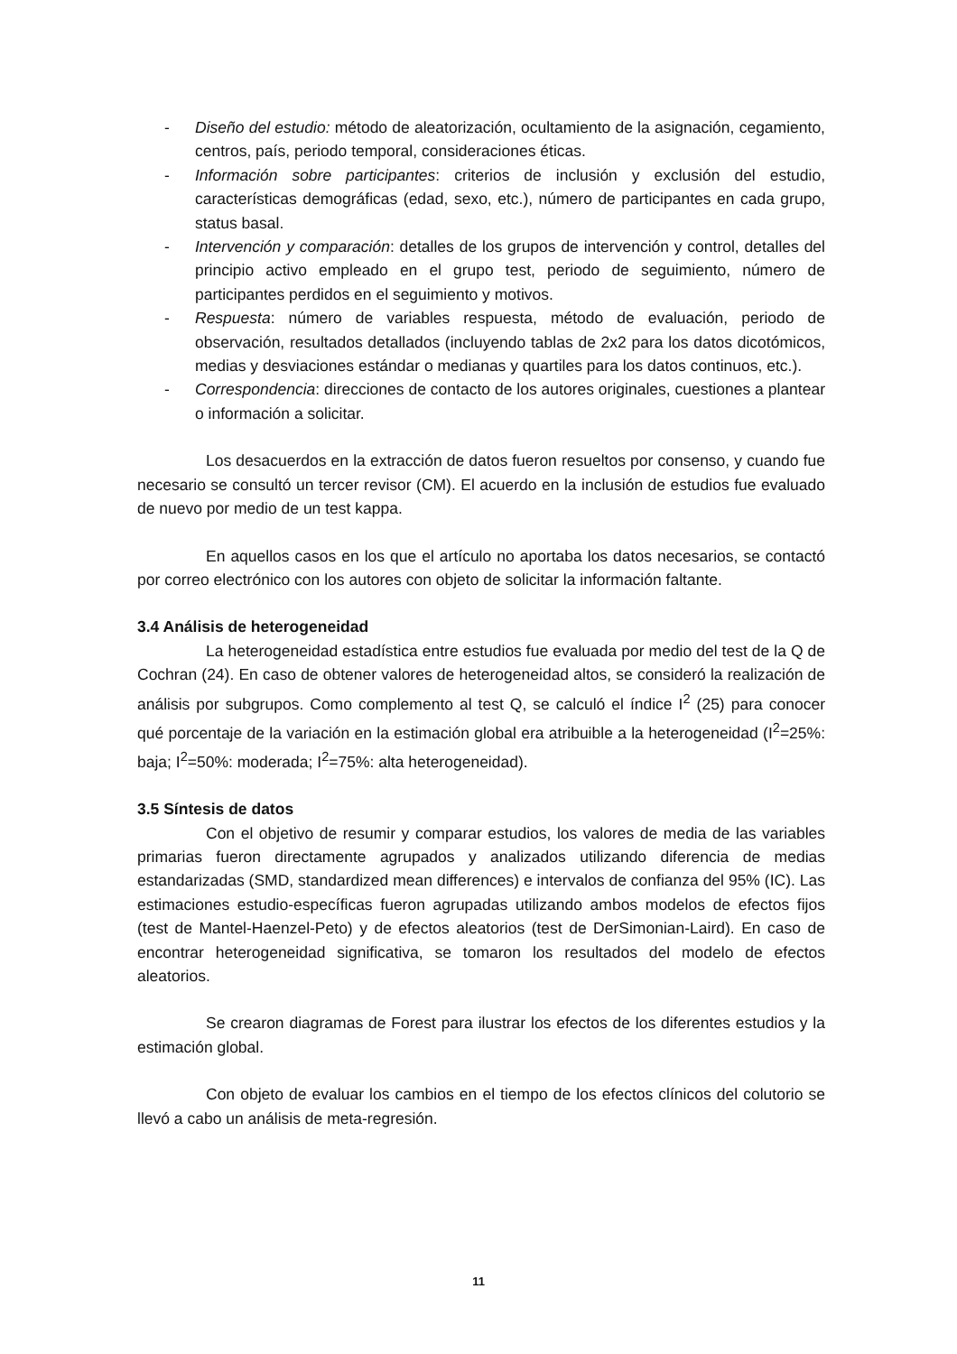- Diseño del estudio: método de aleatorización, ocultamiento de la asignación, cegamiento, centros, país, periodo temporal, consideraciones éticas.
- Información sobre participantes: criterios de inclusión y exclusión del estudio, características demográficas (edad, sexo, etc.), número de participantes en cada grupo, status basal.
- Intervención y comparación: detalles de los grupos de intervención y control, detalles del principio activo empleado en el grupo test, periodo de seguimiento, número de participantes perdidos en el seguimiento y motivos.
- Respuesta: número de variables respuesta, método de evaluación, periodo de observación, resultados detallados (incluyendo tablas de 2x2 para los datos dicotómicos, medias y desviaciones estándar o medianas y quartiles para los datos continuos, etc.).
- Correspondencia: direcciones de contacto de los autores originales, cuestiones a plantear o información a solicitar.
Los desacuerdos en la extracción de datos fueron resueltos por consenso, y cuando fue necesario se consultó un tercer revisor (CM). El acuerdo en la inclusión de estudios fue evaluado de nuevo por medio de un test kappa.
En aquellos casos en los que el artículo no aportaba los datos necesarios, se contactó por correo electrónico con los autores con objeto de solicitar la información faltante.
3.4 Análisis de heterogeneidad
La heterogeneidad estadística entre estudios fue evaluada por medio del test de la Q de Cochran (24). En caso de obtener valores de heterogeneidad altos, se consideró la realización de análisis por subgrupos. Como complemento al test Q, se calculó el índice I<sup>2</sup> (25) para conocer qué porcentaje de la variación en la estimación global era atribuible a la heterogeneidad (I<sup>2</sup>=25%: baja; I<sup>2</sup>=50%: moderada; I<sup>2</sup>=75%: alta heterogeneidad).
3.5 Síntesis de datos
Con el objetivo de resumir y comparar estudios, los valores de media de las variables primarias fueron directamente agrupados y analizados utilizando diferencia de medias estandarizadas (SMD, standardized mean differences) e intervalos de confianza del 95% (IC). Las estimaciones estudio-específicas fueron agrupadas utilizando ambos modelos de efectos fijos (test de Mantel-Haenzel-Peto) y de efectos aleatorios (test de DerSimonian-Laird). En caso de encontrar heterogeneidad significativa, se tomaron los resultados del modelo de efectos aleatorios.
Se crearon diagramas de Forest para ilustrar los efectos de los diferentes estudios y la estimación global.
Con objeto de evaluar los cambios en el tiempo de los efectos clínicos del colutorio se llevó a cabo un análisis de meta-regresión.
11